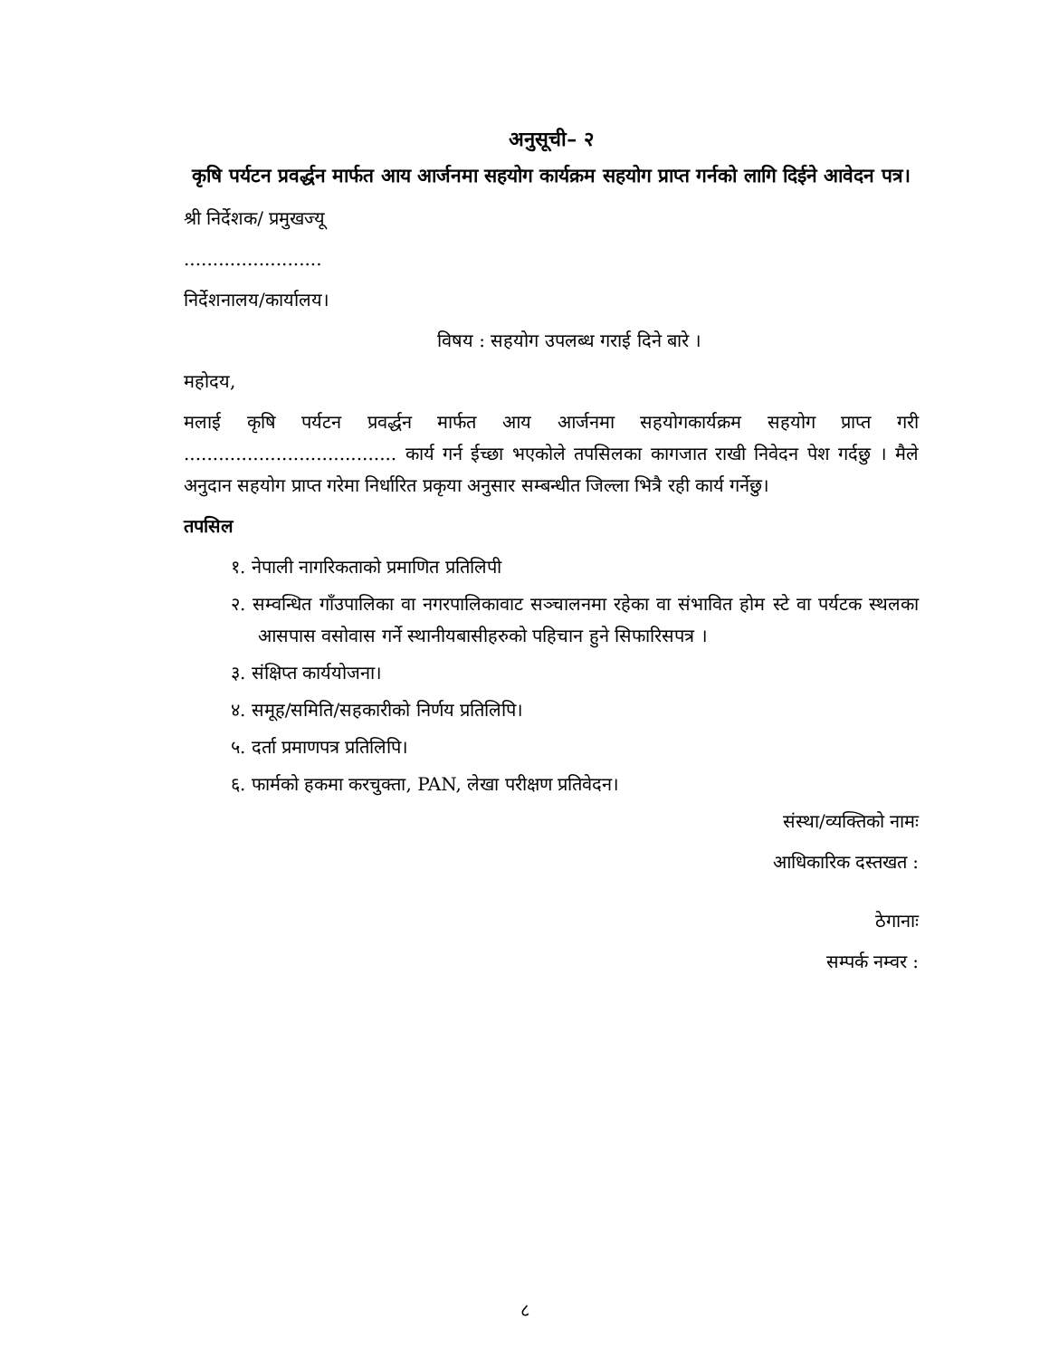अनुसूची– २
कृषि पर्यटन प्रवर्द्धन मार्फत आय आर्जनमा सहयोग कार्यक्रम सहयोग प्राप्त गर्नको लागि दिईने आवेदन पत्र।
श्री निर्देशक/ प्रमुखज्यू
........................
निर्देशनालय/कार्यालय।
विषय : सहयोग उपलब्ध गराई दिने बारे ।
महोदय,
मलाई कृषि पर्यटन प्रवर्द्धन मार्फत आय आर्जनमा सहयोगकार्यक्रम सहयोग प्राप्त गरी ..................................... कार्य गर्न ईच्छा भएकोले तपसिलका कागजात राखी निवेदन पेश गर्दछु । मैले अनुदान सहयोग प्राप्त गरेमा निर्धारित प्रकृया अनुसार सम्बन्धीत जिल्ला भित्रै रही कार्य गर्नेछु।
तपसिल
१. नेपाली नागरिकताको प्रमाणित प्रतिलिपी
२. सम्वन्धित गाँउपालिका वा नगरपालिकावाट सञ्चालनमा रहेका वा संभावित होम स्टे वा पर्यटक स्थलका आसपास वसोवास गर्ने स्थानीयबासीहरुको पहिचान हुने सिफारिसपत्र ।
३. संक्षिप्त कार्ययोजना।
४. समूह/समिति/सहकारीको निर्णय प्रतिलिपि।
५. दर्ता प्रमाणपत्र प्रतिलिपि।
६. फार्मको हकमा करचुक्ता, PAN, लेखा परीक्षण प्रतिवेदन।
संस्था/व्यक्तिको नामः
आधिकारिक दस्तखत :
ठेगानाः
सम्पर्क नम्वर :
८